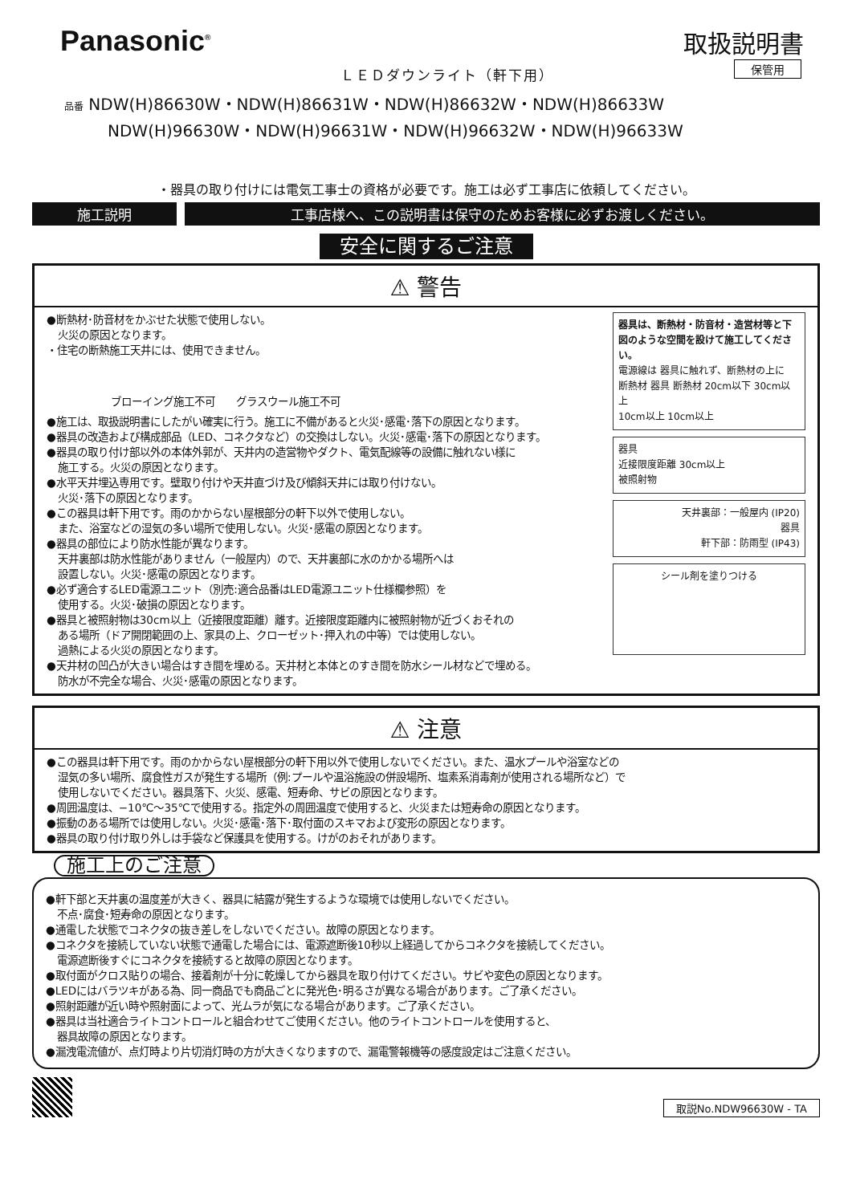Panasonic<sup>®</sup>
ＬＥＤダウンライト（軒下用）
取扱説明書
保管用
品番 NDW(H)86630W・NDW(H)86631W・NDW(H)86632W・NDW(H)86633W
NDW(H)96630W・NDW(H)96631W・NDW(H)96632W・NDW(H)96633W
・器具の取り付けには電気工事士の資格が必要です。施工は必ず工事店に依頼してください。
施工説明 工事店様へ、この説明書は保守のためお客様に必ずお渡しください。
安全に関するご注意
⚠ 警告
●断熱材･防音材をかぶせた状態で使用しない。
火災の原因となります。
・住宅の断熱施工天井には、使用できません。
ブローイング施工不可　　グラスウール施工不可
●施工は、取扱説明書にしたがい確実に行う。施工に不備があると火災･感電･落下の原因となります。
●器具の改造および構成部品（LED、コネクタなど）の交換はしない。火災･感電･落下の原因となります。
●器具の取り付け部以外の本体外郭が、天井内の造営物やダクト、電気配線等の設備に触れない様に
施工する。火災の原因となります。
●水平天井埋込専用です。壁取り付けや天井直づけ及び傾斜天井には取り付けない。
火災･落下の原因となります。
●この器具は軒下用です。雨のかからない屋根部分の軒下以外で使用しない。
また、浴室などの湿気の多い場所で使用しない。火災･感電の原因となります。
●器具の部位により防水性能が異なります。
天井裏部は防水性能がありません（一般屋内）ので、天井裏部に水のかかる場所へは
設置しない。火災･感電の原因となります。
●必ず適合するLED電源ユニット（別売:適合品番はLED電源ユニット仕様欄参照）を
使用する。火災･破損の原因となります。
●器具と被照射物は30cm以上（近接限度距離）離す。近接限度距離内に被照射物が近づくおそれの
ある場所（ドア開閉範囲の上、家具の上、クローゼット･押入れの中等）では使用しない。
過熱による火災の原因となります。
●天井材の凹凸が大きい場合はすき間を埋める。天井材と本体とのすき間を防水シール材などで埋める。
防水が不完全な場合、火災･感電の原因となります。
器具は、断熱材・防音材・造営材等と下図のような空間を設けて施工してください。
電源線は 器具に触れず、断熱材の上に
断熱材 器具 断熱材 20cm以下 30cm以上
10cm以上 10cm以上
器具
近接限度距離 30cm以上
被照射物
天井裏部：一般屋内 (IP20)
器具
軒下部：防雨型 (IP43)
シール剤を塗りつける
⚠ 注意
●この器具は軒下用です。雨のかからない屋根部分の軒下用以外で使用しないでください。また、温水プールや浴室などの
湿気の多い場所、腐食性ガスが発生する場所（例:プールや温浴施設の併設場所、塩素系消毒剤が使用される場所など）で
使用しないでください。器具落下、火災、感電、短寿命、サビの原因となります。
●周囲温度は、−10℃〜35℃で使用する。指定外の周囲温度で使用すると、火災または短寿命の原因となります。
●振動のある場所では使用しない。火災･感電･落下･取付面のスキマおよび変形の原因となります。
●器具の取り付け取り外しは手袋など保護具を使用する。けがのおそれがあります。
施工上のご注意
●軒下部と天井裏の温度差が大きく、器具に結露が発生するような環境では使用しないでください。
不点･腐食･短寿命の原因となります。
●通電した状態でコネクタの抜き差しをしないでください。故障の原因となります。
●コネクタを接続していない状態で通電した場合には、電源遮断後10秒以上経過してからコネクタを接続してください。
電源遮断後すぐにコネクタを接続すると故障の原因となります。
●取付面がクロス貼りの場合、接着剤が十分に乾燥してから器具を取り付けてください。サビや変色の原因となります。
●LEDにはバラツキがある為、同一商品でも商品ごとに発光色･明るさが異なる場合があります。ご了承ください。
●照射距離が近い時や照射面によって、光ムラが気になる場合があります。ご了承ください。
●器具は当社適合ライトコントロールと組合わせてご使用ください。他のライトコントロールを使用すると、
器具故障の原因となります。
●漏洩電流値が、点灯時より片切消灯時の方が大きくなりますので、漏電警報機等の感度設定はご注意ください。
取説No.NDW96630W - TA